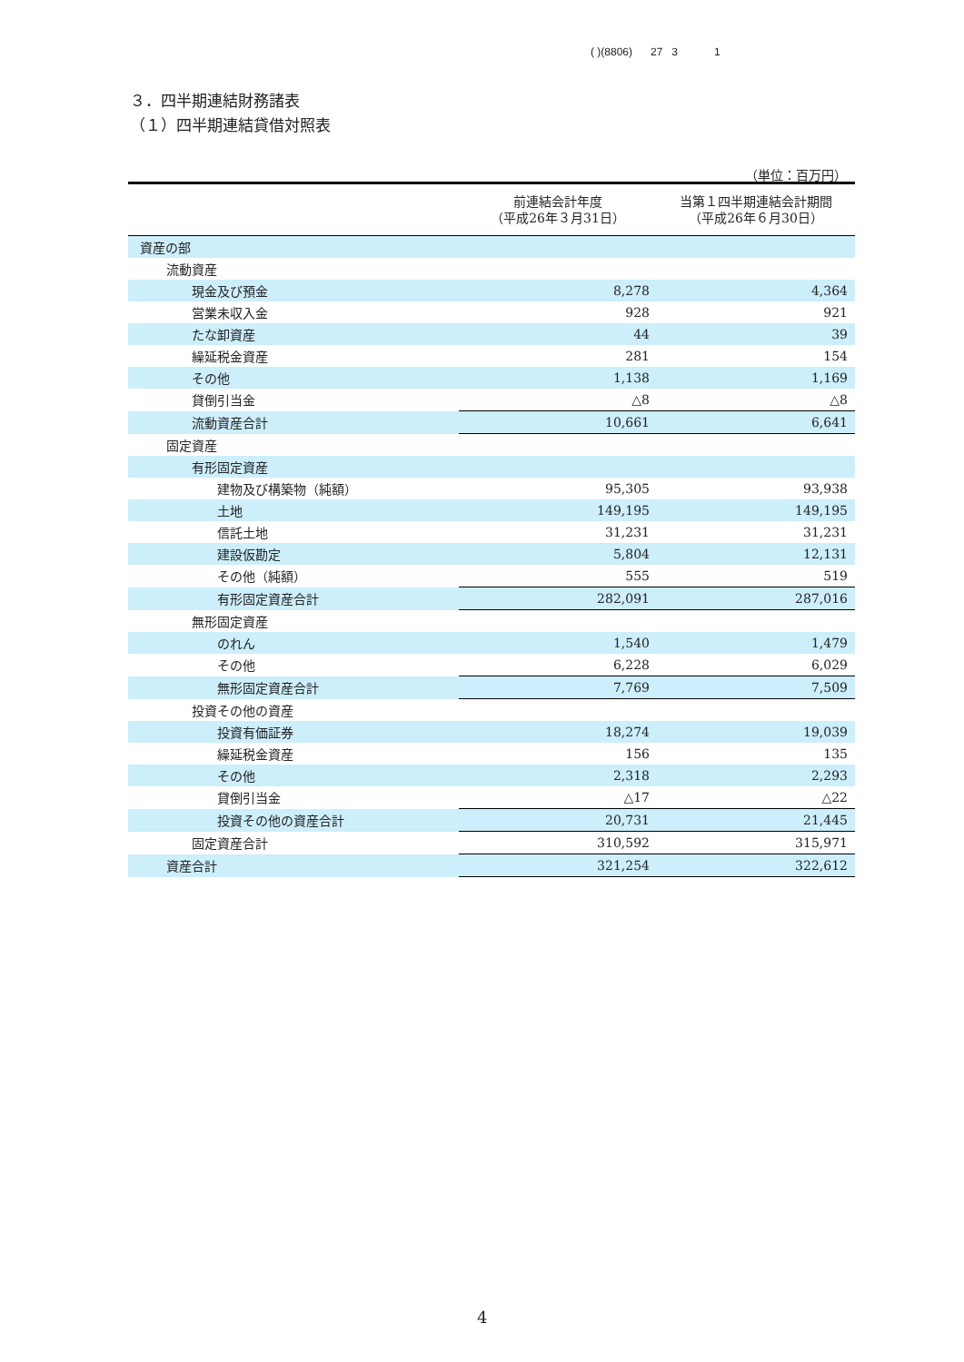( )(8806) 27 3 1
３．四半期連結財務諸表
（１）四半期連結貸借対照表
（単位：百万円）
| | 前連結会計年度 （平成26年３月31日） | 当第１四半期連結会計期間 （平成26年６月30日） |
| --- | --- | --- |
| 資産の部 | | |
| 流動資産 | | |
| 現金及び預金 | 8,278 | 4,364 |
| 営業未収入金 | 928 | 921 |
| たな卸資産 | 44 | 39 |
| 繰延税金資産 | 281 | 154 |
| その他 | 1,138 | 1,169 |
| 貸倒引当金 | △8 | △8 |
| 流動資産合計 | 10,661 | 6,641 |
| 固定資産 | | |
| 有形固定資産 | | |
| 建物及び構築物（純額） | 95,305 | 93,938 |
| 土地 | 149,195 | 149,195 |
| 信託土地 | 31,231 | 31,231 |
| 建設仮勘定 | 5,804 | 12,131 |
| その他（純額） | 555 | 519 |
| 有形固定資産合計 | 282,091 | 287,016 |
| 無形固定資産 | | |
| のれん | 1,540 | 1,479 |
| その他 | 6,228 | 6,029 |
| 無形固定資産合計 | 7,769 | 7,509 |
| 投資その他の資産 | | |
| 投資有価証券 | 18,274 | 19,039 |
| 繰延税金資産 | 156 | 135 |
| その他 | 2,318 | 2,293 |
| 貸倒引当金 | △17 | △22 |
| 投資その他の資産合計 | 20,731 | 21,445 |
| 固定資産合計 | 310,592 | 315,971 |
| 資産合計 | 321,254 | 322,612 |
4